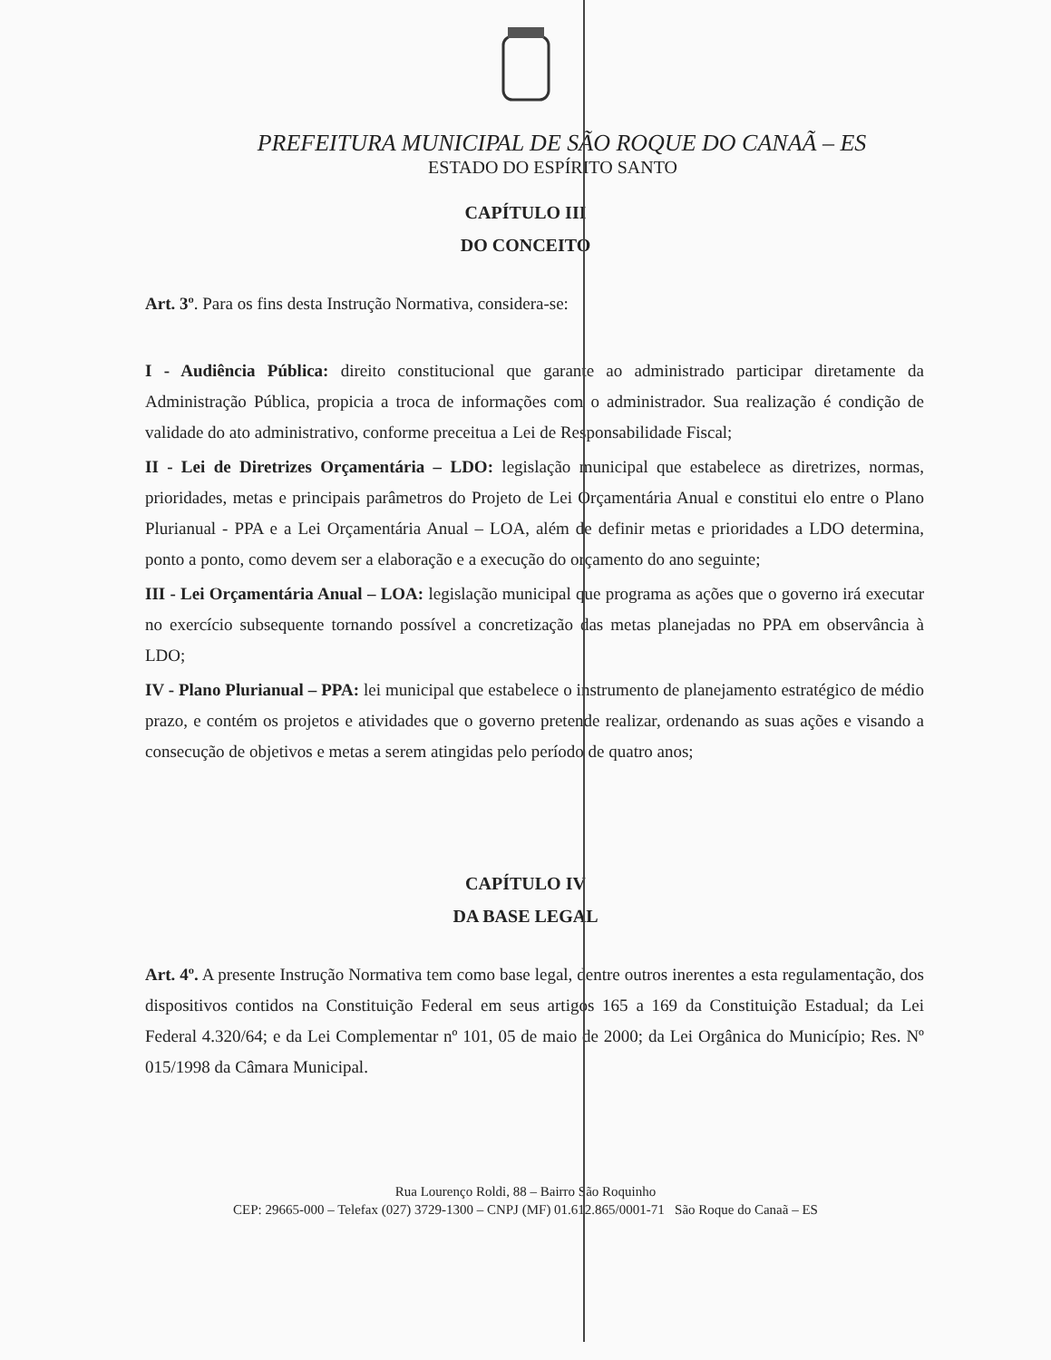PREFEITURA MUNICIPAL DE SÃO ROQUE DO CANAÃ – ES
ESTADO DO ESPÍRITO SANTO
CAPÍTULO III
DO CONCEITO
Art. 3º. Para os fins desta Instrução Normativa, considera-se:
I - Audiência Pública: direito constitucional que garante ao administrado participar diretamente da Administração Pública, propicia a troca de informações com o administrador. Sua realização é condição de validade do ato administrativo, conforme preceitua a Lei de Responsabilidade Fiscal;
II - Lei de Diretrizes Orçamentária – LDO: legislação municipal que estabelece as diretrizes, normas, prioridades, metas e principais parâmetros do Projeto de Lei Orçamentária Anual e constitui elo entre o Plano Plurianual - PPA e a Lei Orçamentária Anual – LOA, além de definir metas e prioridades a LDO determina, ponto a ponto, como devem ser a elaboração e a execução do orçamento do ano seguinte;
III - Lei Orçamentária Anual – LOA: legislação municipal que programa as ações que o governo irá executar no exercício subsequente tornando possível a concretização das metas planejadas no PPA em observância à LDO;
IV - Plano Plurianual – PPA: lei municipal que estabelece o instrumento de planejamento estratégico de médio prazo, e contém os projetos e atividades que o governo pretende realizar, ordenando as suas ações e visando a consecução de objetivos e metas a serem atingidas pelo período de quatro anos;
CAPÍTULO IV
DA BASE LEGAL
Art. 4º. A presente Instrução Normativa tem como base legal, dentre outros inerentes a esta regulamentação, dos dispositivos contidos na Constituição Federal em seus artigos 165 a 169 da Constituição Estadual; da Lei Federal 4.320/64; e da Lei Complementar nº 101, 05 de maio de 2000; da Lei Orgânica do Município; Res. Nº 015/1998 da Câmara Municipal.
Rua Lourenço Roldi, 88 – Bairro São Roquinho
CEP: 29665-000 – Telefax (027) 3729-1300 – CNPJ (MF) 01.612.865/0001-71 São Roque do Canaã – ES